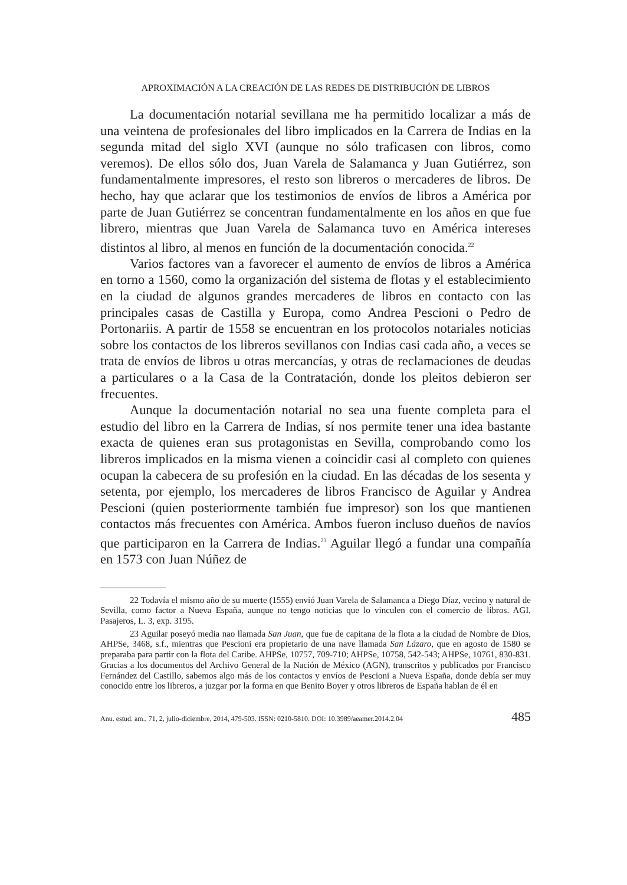APROXIMACIÓN A LA CREACIÓN DE LAS REDES DE DISTRIBUCIÓN DE LIBROS
La documentación notarial sevillana me ha permitido localizar a más de una veintena de profesionales del libro implicados en la Carrera de Indias en la segunda mitad del siglo XVI (aunque no sólo traficasen con libros, como veremos). De ellos sólo dos, Juan Varela de Salamanca y Juan Gutiérrez, son fundamentalmente impresores, el resto son libreros o mercaderes de libros. De hecho, hay que aclarar que los testimonios de envíos de libros a América por parte de Juan Gutiérrez se concentran fundamentalmente en los años en que fue librero, mientras que Juan Varela de Salamanca tuvo en América intereses distintos al libro, al menos en función de la documentación conocida.<sup>22</sup>
Varios factores van a favorecer el aumento de envíos de libros a América en torno a 1560, como la organización del sistema de flotas y el establecimiento en la ciudad de algunos grandes mercaderes de libros en contacto con las principales casas de Castilla y Europa, como Andrea Pescioni o Pedro de Portonariis. A partir de 1558 se encuentran en los protocolos notariales noticias sobre los contactos de los libreros sevillanos con Indias casi cada año, a veces se trata de envíos de libros u otras mercancías, y otras de reclamaciones de deudas a particulares o a la Casa de la Contratación, donde los pleitos debieron ser frecuentes.
Aunque la documentación notarial no sea una fuente completa para el estudio del libro en la Carrera de Indias, sí nos permite tener una idea bastante exacta de quienes eran sus protagonistas en Sevilla, comprobando como los libreros implicados en la misma vienen a coincidir casi al completo con quienes ocupan la cabecera de su profesión en la ciudad. En las décadas de los sesenta y setenta, por ejemplo, los mercaderes de libros Francisco de Aguilar y Andrea Pescioni (quien posteriormente también fue impresor) son los que mantienen contactos más frecuentes con América. Ambos fueron incluso dueños de navíos que participaron en la Carrera de Indias.<sup>23</sup> Aguilar llegó a fundar una compañía en 1573 con Juan Núñez de
22 Todavía el mismo año de su muerte (1555) envió Juan Varela de Salamanca a Diego Díaz, vecino y natural de Sevilla, como factor a Nueva España, aunque no tengo noticias que lo vinculen con el comercio de libros. AGI, Pasajeros, L. 3, exp. 3195.
23 Aguilar poseyó media nao llamada San Juan, que fue de capitana de la flota a la ciudad de Nombre de Dios, AHPSe, 3468, s.f., mientras que Pescioni era propietario de una nave llamada San Lázaro, que en agosto de 1580 se preparaba para partir con la flota del Caribe. AHPSe, 10757, 709-710; AHPSe, 10758, 542-543; AHPSe, 10761, 830-831. Gracias a los documentos del Archivo General de la Nación de México (AGN), transcritos y publicados por Francisco Fernández del Castillo, sabemos algo más de los contactos y envíos de Pescioni a Nueva España, donde debía ser muy conocido entre los libreros, a juzgar por la forma en que Benito Boyer y otros libreros de España hablan de él en
Anu. estud. am., 71, 2, julio-diciembre, 2014, 479-503. ISSN: 0210-5810. DOI: 10.3989/aeamer.2014.2.04 485